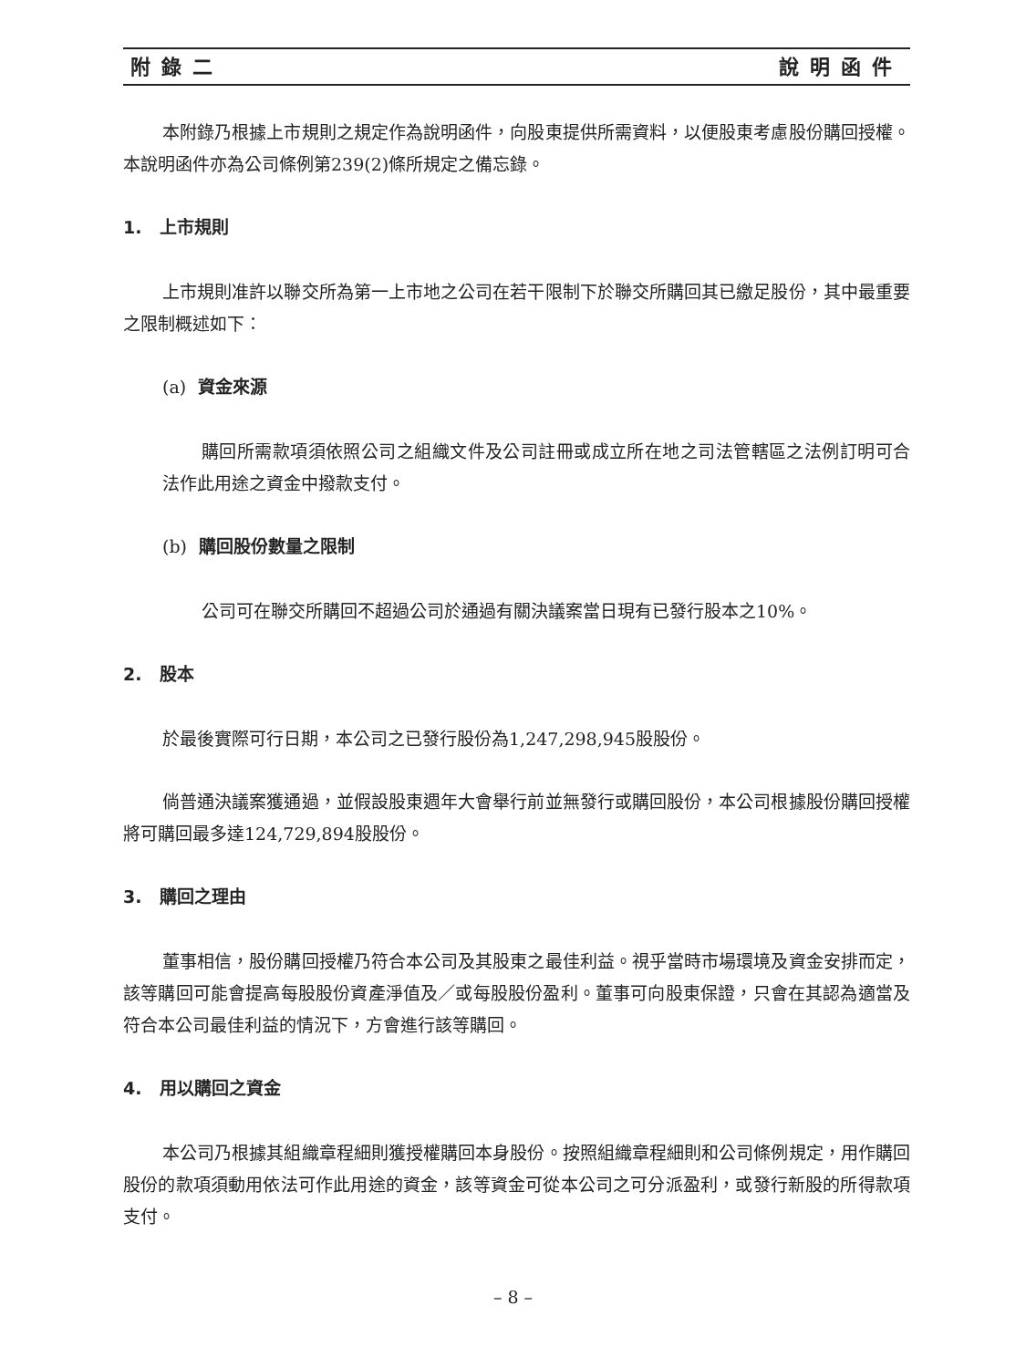附錄二 說明函件
本附錄乃根據上市規則之規定作為說明函件，向股東提供所需資料，以便股東考慮股份購回授權。本說明函件亦為公司條例第239(2)條所規定之備忘錄。
1. 上市規則
上市規則准許以聯交所為第一上市地之公司在若干限制下於聯交所購回其已繳足股份，其中最重要之限制概述如下：
(a) 資金來源
購回所需款項須依照公司之組織文件及公司註冊或成立所在地之司法管轄區之法例訂明可合法作此用途之資金中撥款支付。
(b) 購回股份數量之限制
公司可在聯交所購回不超過公司於通過有關決議案當日現有已發行股本之10%。
2. 股本
於最後實際可行日期，本公司之已發行股份為1,247,298,945股股份。
倘普通決議案獲通過，並假設股東週年大會舉行前並無發行或購回股份，本公司根據股份購回授權將可購回最多達124,729,894股股份。
3. 購回之理由
董事相信，股份購回授權乃符合本公司及其股東之最佳利益。視乎當時市場環境及資金安排而定，該等購回可能會提高每股股份資產淨值及／或每股股份盈利。董事可向股東保證，只會在其認為適當及符合本公司最佳利益的情況下，方會進行該等購回。
4. 用以購回之資金
本公司乃根據其組織章程細則獲授權購回本身股份。按照組織章程細則和公司條例規定，用作購回股份的款項須動用依法可作此用途的資金，該等資金可從本公司之可分派盈利，或發行新股的所得款項支付。
– 8 –